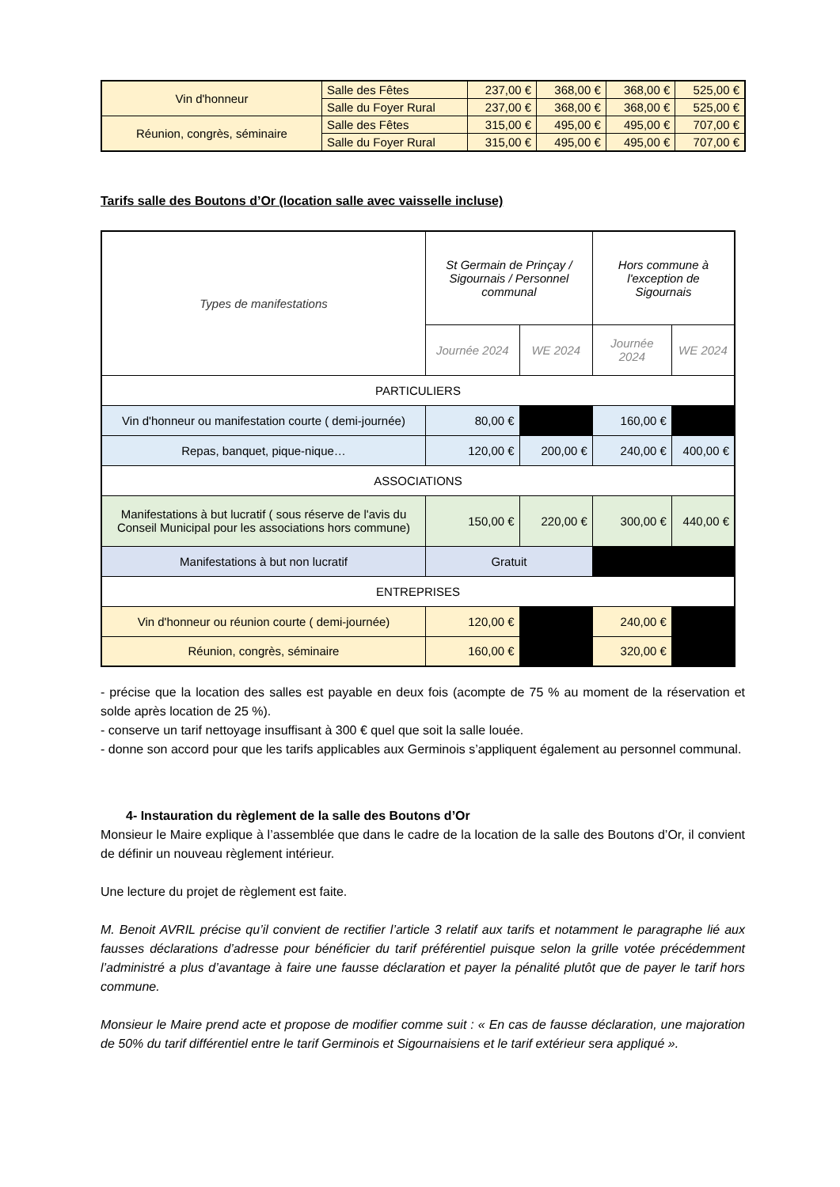| Vin d'honneur | Salle des Fêtes | 237,00 € | 368,00 € | 368,00 € | 525,00 € |
| | Salle du Foyer Rural | 237,00 € | 368,00 € | 368,00 € | 525,00 € |
| Réunion, congrès, séminaire | Salle des Fêtes | 315,00 € | 495,00 € | 495,00 € | 707,00 € |
| | Salle du Foyer Rural | 315,00 € | 495,00 € | 495,00 € | 707,00 € |
Tarifs salle des Boutons d’Or (location salle avec vaisselle incluse)
| Types de manifestations | St Germain de Prinçay / Sigournais / Personnel communal | | Hors commune à l'exception de Sigournais | |
| --- | --- | --- | --- | --- |
| | Journée 2024 | WE 2024 | Journée 2024 | WE 2024 |
| PARTICULIERS | | | | |
| Vin d'honneur ou manifestation courte ( demi-journée) | 80,00 € | | 160,00 € | |
| Repas, banquet, pique-nique… | 120,00 € | 200,00 € | 240,00 € | 400,00 € |
| ASSOCIATIONS | | | | |
| Manifestations à but lucratif ( sous réserve de l'avis du Conseil Municipal pour les associations hors commune) | 150,00 € | 220,00 € | 300,00 € | 440,00 € |
| Manifestations à but non lucratif | Gratuit | | | |
| ENTREPRISES | | | | |
| Vin d'honneur ou réunion courte ( demi-journée) | 120,00 € | | 240,00 € | |
| Réunion, congrès, séminaire | 160,00 € | | 320,00 € | |
- précise que la location des salles est payable en deux fois (acompte de 75 % au moment de la réservation et solde après location de 25 %).
- conserve un tarif nettoyage insuffisant à 300 € quel que soit la salle louée.
- donne son accord pour que les tarifs applicables aux Germinois s’appliquent également au personnel communal.
4- Instauration du règlement de la salle des Boutons d’Or
Monsieur le Maire explique à l’assemblée que dans le cadre de la location de la salle des Boutons d’Or, il convient de définir un nouveau règlement intérieur.
Une lecture du projet de règlement est faite.
M. Benoit AVRIL précise qu’il convient de rectifier l’article 3 relatif aux tarifs et notamment le paragraphe lié aux fausses déclarations d’adresse pour bénéficier du tarif préférentiel puisque selon la grille votée précédemment l’administré a plus d’avantage à faire une fausse déclaration et payer la pénalité plutôt que de payer le tarif hors commune.
Monsieur le Maire prend acte et propose de modifier comme suit : « En cas de fausse déclaration, une majoration de 50% du tarif différentiel entre le tarif Germinois et Sigournaisiens et le tarif extérieur sera appliqué ».